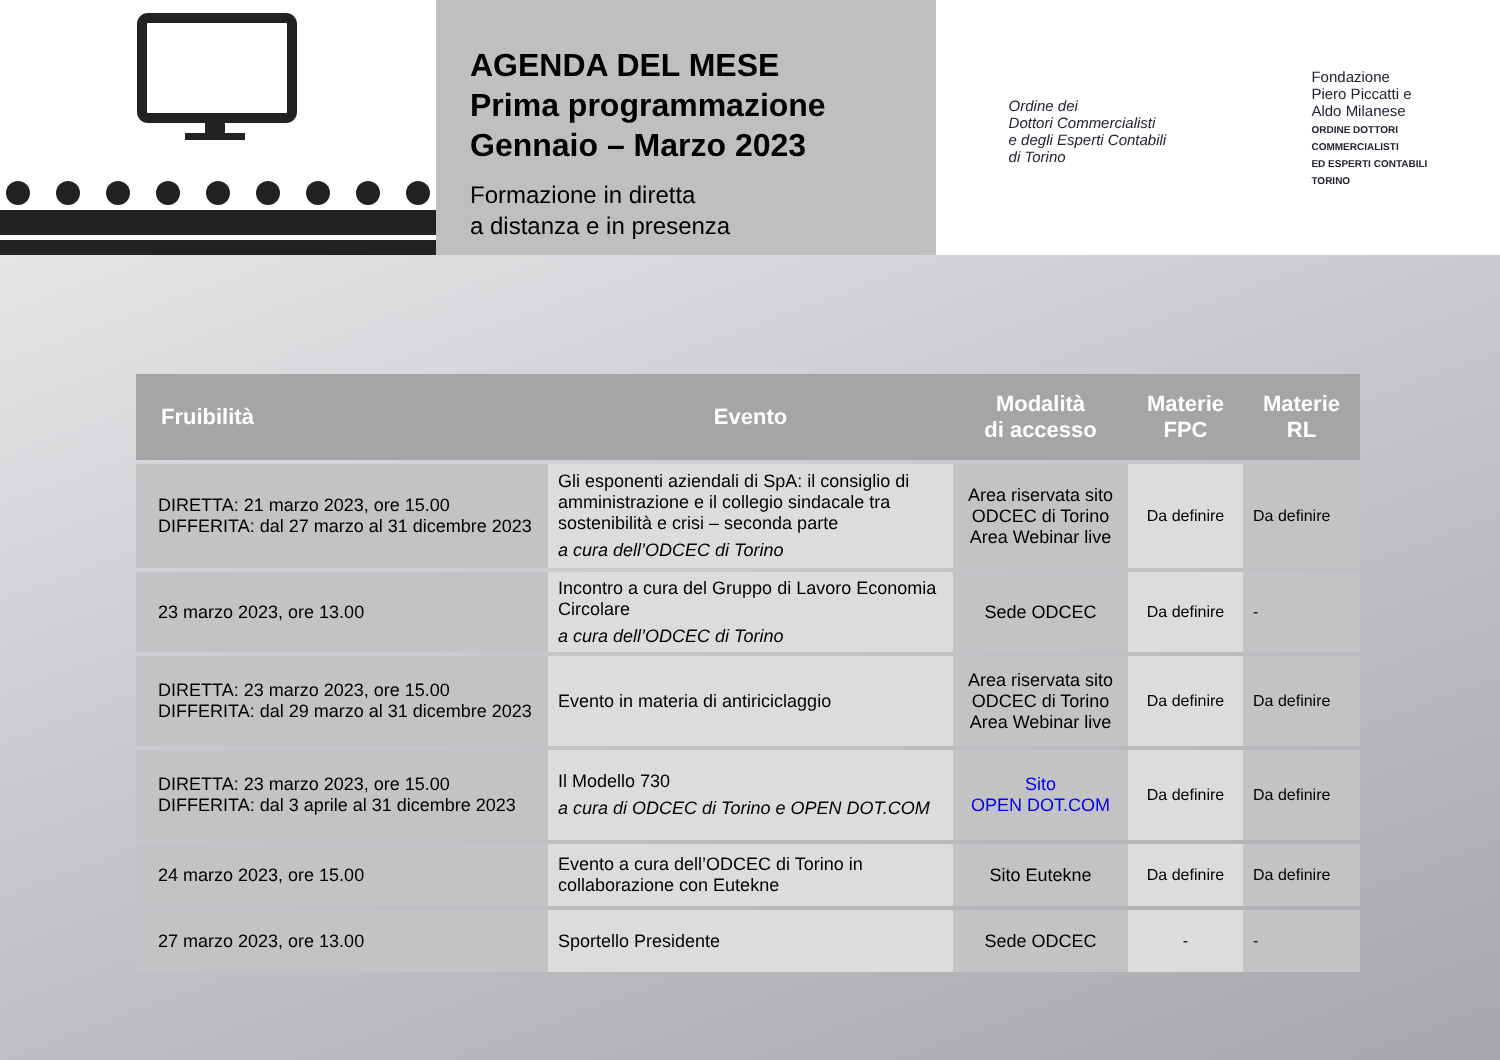AGENDA DEL MESE
Prima programmazione
Gennaio – Marzo 2023
Formazione in diretta
a distanza e in presenza
Ordine dei
Dottori Commercialisti
e degli Esperti Contabili
di Torino
Fondazione
Piero Piccatti e
Aldo Milanese
ORDINE DOTTORI
COMMERCIALISTI
ED ESPERTI CONTABILI
TORINO
| Fruibilità | Evento | Modalità di accesso | Materie FPC | Materie RL |
| --- | --- | --- | --- | --- |
| DIRETTA: 21 marzo 2023, ore 15.00 DIFFERITA: dal 27 marzo al 31 dicembre 2023 | Gli esponenti aziendali di SpA: il consiglio di amministrazione e il collegio sindacale tra sostenibilità e crisi – seconda parte a cura dell’ODCEC di Torino | Area riservata sito ODCEC di Torino Area Webinar live | Da definire | Da definire |
| 23 marzo 2023, ore 13.00 | Incontro a cura del Gruppo di Lavoro Economia Circolare a cura dell’ODCEC di Torino | Sede ODCEC | Da definire | - |
| DIRETTA: 23 marzo 2023, ore 15.00 DIFFERITA: dal 29 marzo al 31 dicembre 2023 | Evento in materia di antiriciclaggio | Area riservata sito ODCEC di Torino Area Webinar live | Da definire | Da definire |
| DIRETTA: 23 marzo 2023, ore 15.00 DIFFERITA: dal 3 aprile al 31 dicembre 2023 | Il Modello 730 a cura di ODCEC di Torino e OPEN DOT.COM | Sito OPEN DOT.COM | Da definire | Da definire |
| 24 marzo 2023, ore 15.00 | Evento a cura dell’ODCEC di Torino in collaborazione con Eutekne | Sito Eutekne | Da definire | Da definire |
| 27 marzo 2023, ore 13.00 | Sportello Presidente | Sede ODCEC | - | - |